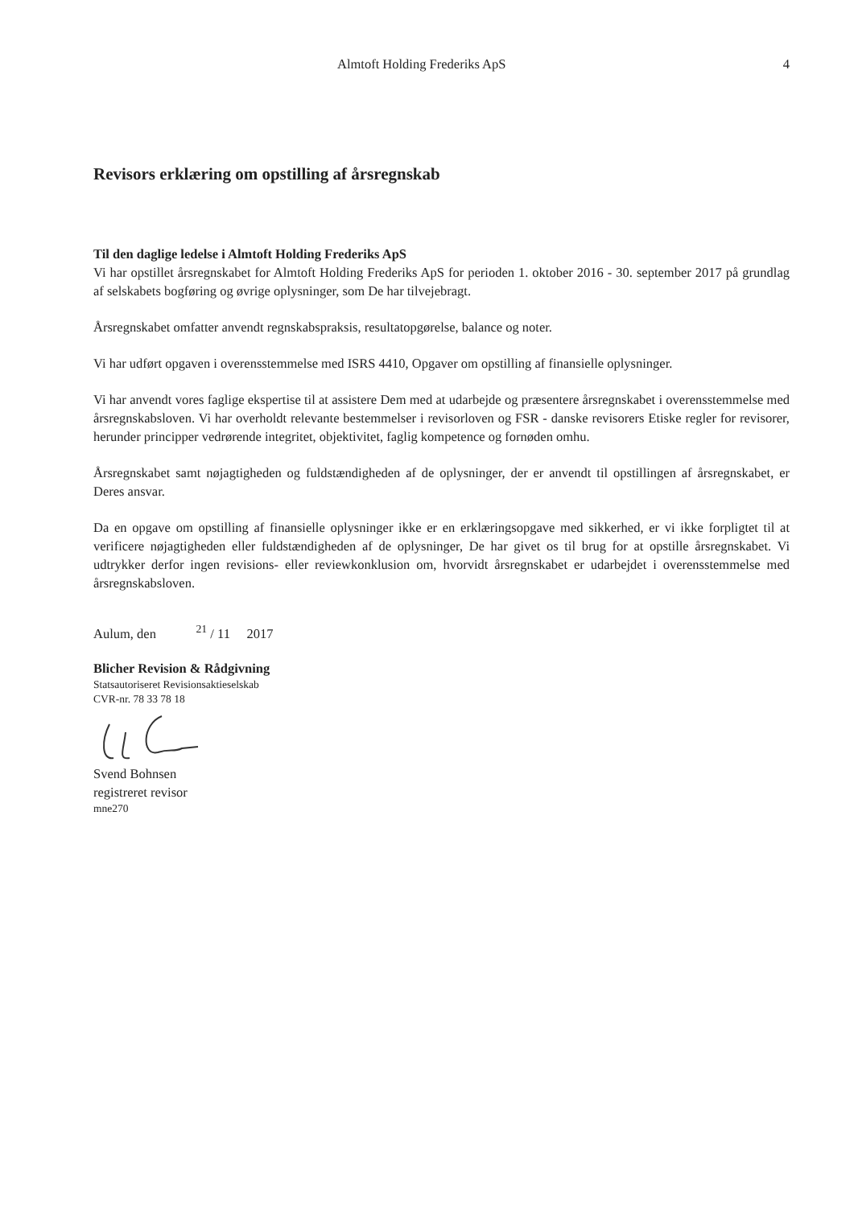Almtoft Holding Frederiks ApS 4
Revisors erklæring om opstilling af årsregnskab
Til den daglige ledelse i Almtoft Holding Frederiks ApS
Vi har opstillet årsregnskabet for Almtoft Holding Frederiks ApS for perioden 1. oktober 2016 - 30. september 2017 på grundlag af selskabets bogføring og øvrige oplysninger, som De har tilvejebragt.
Årsregnskabet omfatter anvendt regnskabspraksis, resultatopgørelse, balance og noter.
Vi har udført opgaven i overensstemmelse med ISRS 4410, Opgaver om opstilling af finansielle oplysninger.
Vi har anvendt vores faglige ekspertise til at assistere Dem med at udarbejde og præsentere årsregnskabet i overensstemmelse med årsregnskabsloven. Vi har overholdt relevante bestemmelser i revisorloven og FSR - danske revisorers Etiske regler for revisorer, herunder principper vedrørende integritet, objektivitet, faglig kompetence og fornøden omhu.
Årsregnskabet samt nøjagtigheden og fuldstændigheden af de oplysninger, der er anvendt til opstillingen af årsregnskabet, er Deres ansvar.
Da en opgave om opstilling af finansielle oplysninger ikke er en erklæringsopgave med sikkerhed, er vi ikke forpligtet til at verificere nøjagtigheden eller fuldstændigheden af de oplysninger, De har givet os til brug for at opstille årsregnskabet. Vi udtrykker derfor ingen revisions- eller reviewkonklusion om, hvorvidt årsregnskabet er udarbejdet i overensstemmelse med årsregnskabsloven.
Aulum, den <sup>21</sup> / 11 2017
Blicher Revision & Rådgivning
Statsautoriseret Revisionsaktieselskab
CVR-nr. 78 33 78 18
Svend Bohnsen
registreret revisor
mne270